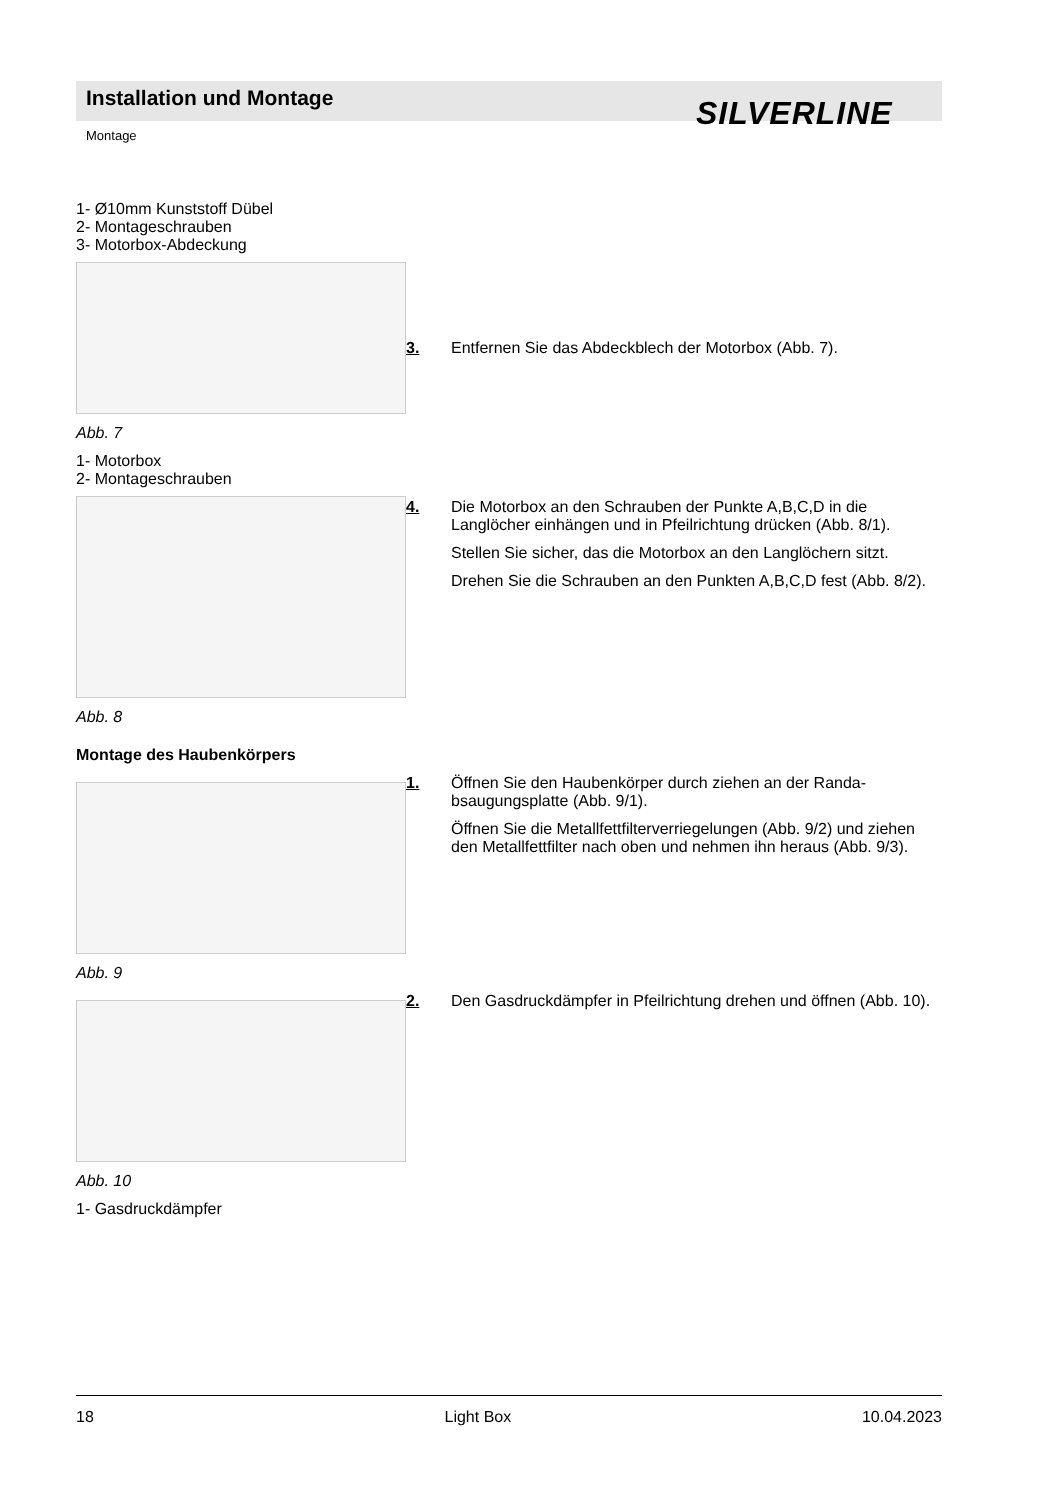Installation und Montage SILVERLINE
Montage
1- Ø10mm Kunststoff Dübel
2- Montageschrauben
3- Motorbox-Abdeckung
Abb. 7
1- Motorbox
2- Montageschrauben
3. Entfernen Sie das Abdeckblech der Motorbox (Abb. 7).
Abb. 8 4. Die Motorbox an den Schrauben der Punkte A,B,C,D in die Langlöcher einhängen und in Pfeilrichtung drücken (Abb. 8/1).
Stellen Sie sicher, das die Motorbox an den Langlöchern sitzt.
Drehen Sie die Schrauben an den Punkten A,B,C,D fest (Abb. 8/2).
Montage des Haubenkörpers
Abb. 9
1. Öffnen Sie den Haubenkörper durch ziehen an der Randa-bsaugungsplatte (Abb. 9/1).
Öffnen Sie die Metallfettfilterverriegelungen (Abb. 9/2) und ziehen den Metallfettfilter nach oben und nehmen ihn heraus (Abb. 9/3).
Abb. 10
1- Gasdruckdämpfer
2. Den Gasdruckdämpfer in Pfeilrichtung drehen und öffnen (Abb. 10).
18 Light Box 10.04.2023